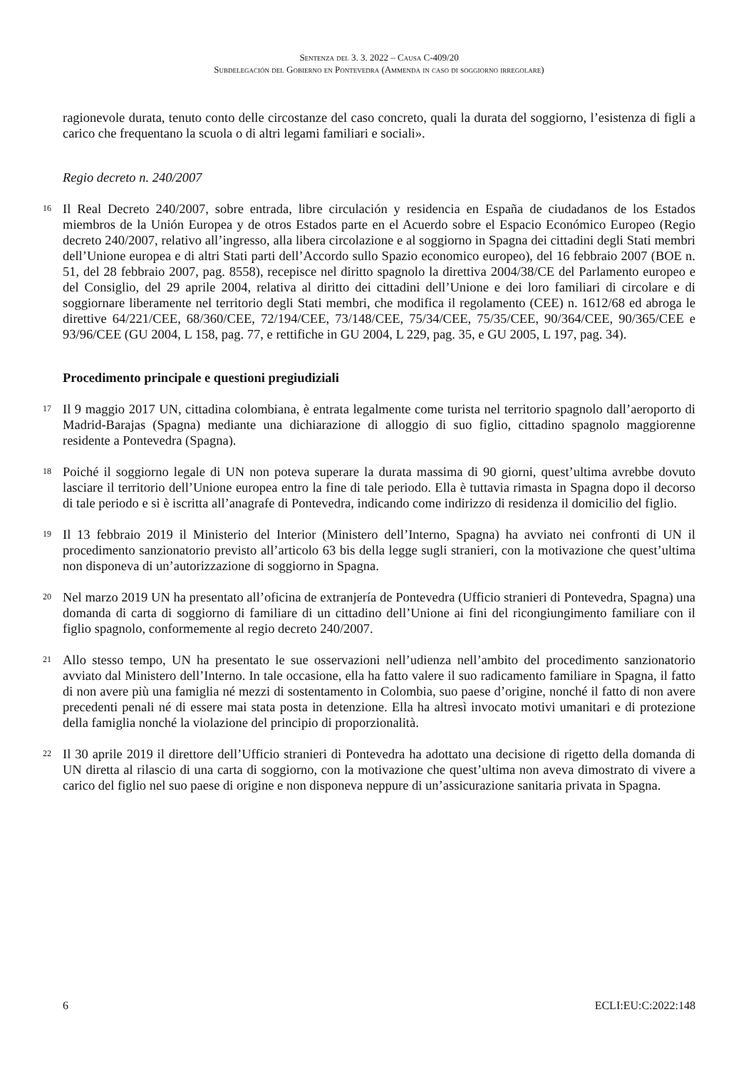Sentenza del 3. 3. 2022 – Causa C-409/20
Subdelegación del Gobierno en Pontevedra (Ammenda in caso di soggiorno irregolare)
ragionevole durata, tenuto conto delle circostanze del caso concreto, quali la durata del soggiorno, l’esistenza di figli a carico che frequentano la scuola o di altri legami familiari e sociali».
Regio decreto n. 240/2007
16
Il Real Decreto 240/2007, sobre entrada, libre circulación y residencia en España de ciudadanos de los Estados miembros de la Unión Europea y de otros Estados parte en el Acuerdo sobre el Espacio Económico Europeo (Regio decreto 240/2007, relativo all’ingresso, alla libera circolazione e al soggiorno in Spagna dei cittadini degli Stati membri dell’Unione europea e di altri Stati parti dell’Accordo sullo Spazio economico europeo), del 16 febbraio 2007 (BOE n. 51, del 28 febbraio 2007, pag. 8558), recepisce nel diritto spagnolo la direttiva 2004/38/CE del Parlamento europeo e del Consiglio, del 29 aprile 2004, relativa al diritto dei cittadini dell’Unione e dei loro familiari di circolare e di soggiornare liberamente nel territorio degli Stati membri, che modifica il regolamento (CEE) n. 1612/68 ed abroga le direttive 64/221/CEE, 68/360/CEE, 72/194/CEE, 73/148/CEE, 75/34/CEE, 75/35/CEE, 90/364/CEE, 90/365/CEE e 93/96/CEE (GU 2004, L 158, pag. 77, e rettifiche in GU 2004, L 229, pag. 35, e GU 2005, L 197, pag. 34).
Procedimento principale e questioni pregiudiziali
17
Il 9 maggio 2017 UN, cittadina colombiana, è entrata legalmente come turista nel territorio spagnolo dall’aeroporto di Madrid-Barajas (Spagna) mediante una dichiarazione di alloggio di suo figlio, cittadino spagnolo maggiorenne residente a Pontevedra (Spagna).
18
Poiché il soggiorno legale di UN non poteva superare la durata massima di 90 giorni, quest’ultima avrebbe dovuto lasciare il territorio dell’Unione europea entro la fine di tale periodo. Ella è tuttavia rimasta in Spagna dopo il decorso di tale periodo e si è iscritta all’anagrafe di Pontevedra, indicando come indirizzo di residenza il domicilio del figlio.
19
Il 13 febbraio 2019 il Ministerio del Interior (Ministero dell’Interno, Spagna) ha avviato nei confronti di UN il procedimento sanzionatorio previsto all’articolo 63 bis della legge sugli stranieri, con la motivazione che quest’ultima non disponeva di un’autorizzazione di soggiorno in Spagna.
20
Nel marzo 2019 UN ha presentato all’oficina de extranjería de Pontevedra (Ufficio stranieri di Pontevedra, Spagna) una domanda di carta di soggiorno di familiare di un cittadino dell’Unione ai fini del ricongiungimento familiare con il figlio spagnolo, conformemente al regio decreto 240/2007.
21
Allo stesso tempo, UN ha presentato le sue osservazioni nell’udienza nell’ambito del procedimento sanzionatorio avviato dal Ministero dell’Interno. In tale occasione, ella ha fatto valere il suo radicamento familiare in Spagna, il fatto di non avere più una famiglia né mezzi di sostentamento in Colombia, suo paese d’origine, nonché il fatto di non avere precedenti penali né di essere mai stata posta in detenzione. Ella ha altresì invocato motivi umanitari e di protezione della famiglia nonché la violazione del principio di proporzionalità.
22
Il 30 aprile 2019 il direttore dell’Ufficio stranieri di Pontevedra ha adottato una decisione di rigetto della domanda di UN diretta al rilascio di una carta di soggiorno, con la motivazione che quest’ultima non aveva dimostrato di vivere a carico del figlio nel suo paese di origine e non disponeva neppure di un’assicurazione sanitaria privata in Spagna.
6 ECLI:EU:C:2022:148